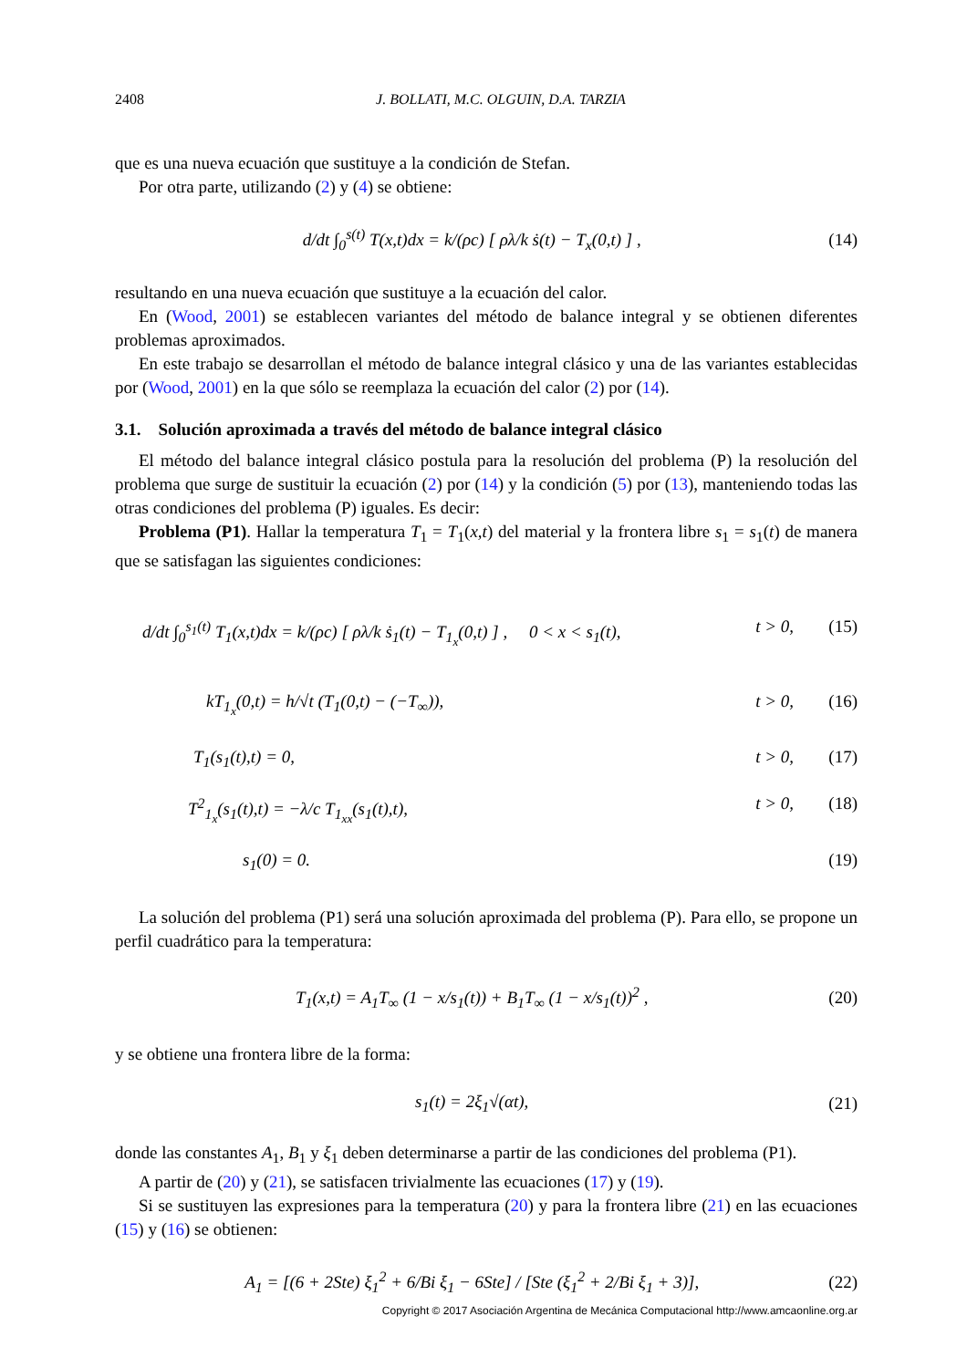2408 J. BOLLATI, M.C. OLGUIN, D.A. TARZIA
que es una nueva ecuación que sustituye a la condición de Stefan.
Por otra parte, utilizando (2) y (4) se obtiene:
d/dt ∫<sub>0</sub><sup>s(t)</sup> T(x,t)dx = k/(ρc) [ ρλ/k ṡ(t) − T<sub>x</sub>(0,t) ] , (14)
resultando en una nueva ecuación que sustituye a la ecuación del calor.
En (Wood, 2001) se establecen variantes del método de balance integral y se obtienen diferentes problemas aproximados.
En este trabajo se desarrollan el método de balance integral clásico y una de las variantes establecidas por (Wood, 2001) en la que sólo se reemplaza la ecuación del calor (2) por (14).
3.1. Solución aproximada a través del método de balance integral clásico
El método del balance integral clásico postula para la resolución del problema (P) la resolución del problema que surge de sustituir la ecuación (2) por (14) y la condición (5) por (13), manteniendo todas las otras condiciones del problema (P) iguales. Es decir:
Problema (P1). Hallar la temperatura T<sub>1</sub> = T<sub>1</sub>(x,t) del material y la frontera libre s<sub>1</sub> = s<sub>1</sub>(t) de manera que se satisfagan las siguientes condiciones:
d/dt ∫<sub>0</sub><sup>s<sub>1</sub>(t)</sup> T<sub>1</sub>(x,t)dx = k/(ρc) [ ρλ/k ṡ<sub>1</sub>(t) − T<sub>1<sub>x</sub></sub>(0,t) ] , 0 < x < s<sub>1</sub>(t), t > 0, (15)
kT<sub>1<sub>x</sub></sub>(0,t) = h/√t (T<sub>1</sub>(0,t) − (−T<sub>∞</sub>)), t > 0, (16)
T<sub>1</sub>(s<sub>1</sub>(t),t) = 0, t > 0, (17)
T<sup>2</sup><sub>1<sub>x</sub></sub>(s<sub>1</sub>(t),t) = −λ/c T<sub>1<sub>xx</sub></sub>(s<sub>1</sub>(t),t), t > 0, (18)
s<sub>1</sub>(0) = 0. (19)
La solución del problema (P1) será una solución aproximada del problema (P). Para ello, se propone un perfil cuadrático para la temperatura:
T<sub>1</sub>(x,t) = A<sub>1</sub>T<sub>∞</sub> (1 − x/s<sub>1</sub>(t)) + B<sub>1</sub>T<sub>∞</sub> (1 − x/s<sub>1</sub>(t))<sup>2</sup> , (20)
y se obtiene una frontera libre de la forma:
s<sub>1</sub>(t) = 2ξ<sub>1</sub>√(αt), (21)
donde las constantes A<sub>1</sub>, B<sub>1</sub> y ξ<sub>1</sub> deben determinarse a partir de las condiciones del problema (P1).
A partir de (20) y (21), se satisfacen trivialmente las ecuaciones (17) y (19).
Si se sustituyen las expresiones para la temperatura (20) y para la frontera libre (21) en las ecuaciones (15) y (16) se obtienen:
A<sub>1</sub> = [(6 + 2Ste) ξ<sub>1</sub><sup>2</sup> + 6/Bi ξ<sub>1</sub> − 6Ste] / [Ste (ξ<sub>1</sub><sup>2</sup> + 2/Bi ξ<sub>1</sub> + 3)], (22)
Copyright © 2017 Asociación Argentina de Mecánica Computacional http://www.amcaonline.org.ar